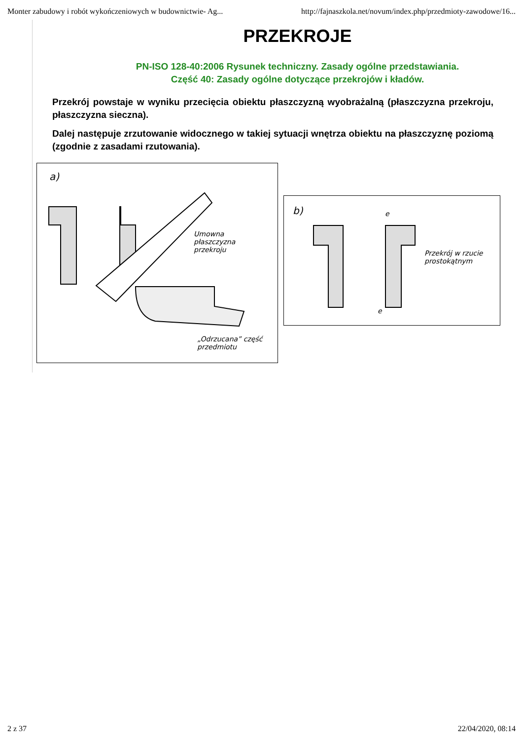Monter zabudowy i robót wykończeniowych w budownictwie- Ag... http://fajnaszkola.net/novum/index.php/przedmioty-zawodowe/16...
PRZEKROJE
PN-ISO 128-40:2006 Rysunek techniczny. Zasady ogólne przedstawiania.
Część 40: Zasady ogólne dotyczące przekrojów i kładów.
Przekrój powstaje w wyniku przecięcia obiektu płaszczyzną wyobrażalną (płaszczyzna przekroju, płaszczyzna sieczna).
Dalej następuje zrzutowanie widocznego w takiej sytuacji wnętrza obiektu na płaszczyznę poziomą (zgodnie z zasadami rzutowania).
a)
Umowna
płaszczyzna
przekroju
„Odrzucana” część
przedmiotu
b) e
e
Przekrój w rzucie
prostokątnym
2 z 37 22/04/2020, 08:14